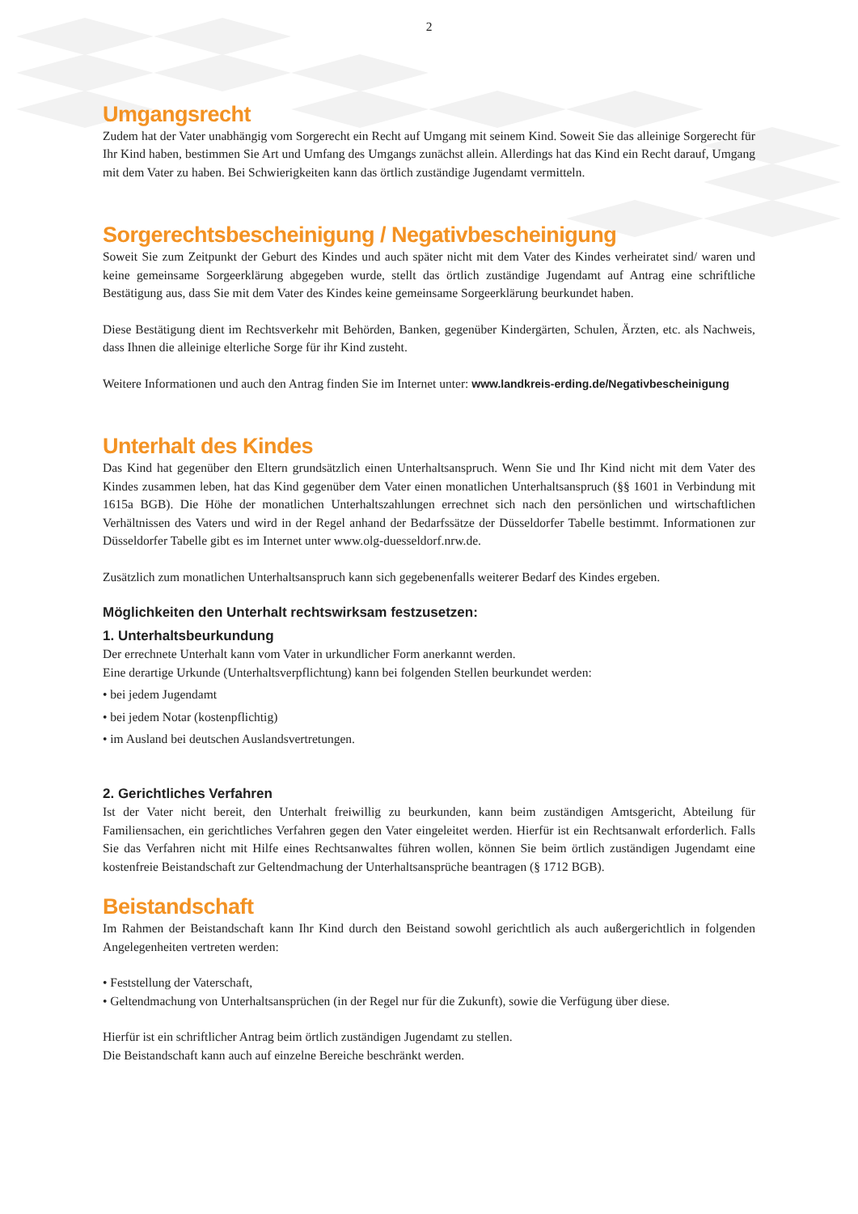2
Umgangsrecht
Zudem hat der Vater unabhängig vom Sorgerecht ein Recht auf Umgang mit seinem Kind. Soweit Sie das alleinige Sorgerecht für Ihr Kind haben, bestimmen Sie Art und Umfang des Umgangs zunächst allein. Allerdings hat das Kind ein Recht darauf, Umgang mit dem Vater zu haben. Bei Schwierigkeiten kann das örtlich zuständige Jugendamt vermitteln.
Sorgerechtsbescheinigung / Negativbescheinigung
Soweit Sie zum Zeitpunkt der Geburt des Kindes und auch später nicht mit dem Vater des Kindes verheiratet sind/ waren und keine gemeinsame Sorgeerklärung abgegeben wurde, stellt das örtlich zuständige Jugendamt auf Antrag eine schriftliche Bestätigung aus, dass Sie mit dem Vater des Kindes keine gemeinsame Sorgeerklärung beurkundet haben.
Diese Bestätigung dient im Rechtsverkehr mit Behörden, Banken, gegenüber Kindergärten, Schulen, Ärzten, etc. als Nachweis, dass Ihnen die alleinige elterliche Sorge für ihr Kind zusteht.
Weitere Informationen und auch den Antrag finden Sie im Internet unter: www.landkreis-erding.de/Negativbescheinigung
Unterhalt des Kindes
Das Kind hat gegenüber den Eltern grundsätzlich einen Unterhaltsanspruch. Wenn Sie und Ihr Kind nicht mit dem Vater des Kindes zusammen leben, hat das Kind gegenüber dem Vater einen monatlichen Unterhaltsanspruch (§§ 1601 in Verbindung mit 1615a BGB). Die Höhe der monatlichen Unterhaltszahlungen errechnet sich nach den persönlichen und wirtschaftlichen Verhältnissen des Vaters und wird in der Regel anhand der Bedarfssätze der Düsseldorfer Tabelle bestimmt. Informationen zur Düsseldorfer Tabelle gibt es im Internet unter www.olg-duesseldorf.nrw.de.
Zusätzlich zum monatlichen Unterhaltsanspruch kann sich gegebenenfalls weiterer Bedarf des Kindes ergeben.
Möglichkeiten den Unterhalt rechtswirksam festzusetzen:
1. Unterhaltsbeurkundung
Der errechnete Unterhalt kann vom Vater in urkundlicher Form anerkannt werden.
Eine derartige Urkunde (Unterhaltsverpflichtung) kann bei folgenden Stellen beurkundet werden:
• bei jedem Jugendamt
• bei jedem Notar (kostenpflichtig)
• im Ausland bei deutschen Auslandsvertretungen.
2. Gerichtliches Verfahren
Ist der Vater nicht bereit, den Unterhalt freiwillig zu beurkunden, kann beim zuständigen Amtsgericht, Abteilung für Familiensachen, ein gerichtliches Verfahren gegen den Vater eingeleitet werden. Hierfür ist ein Rechtsanwalt erforderlich. Falls Sie das Verfahren nicht mit Hilfe eines Rechtsanwaltes führen wollen, können Sie beim örtlich zuständigen Jugendamt eine kostenfreie Beistandschaft zur Geltendmachung der Unterhaltsansprüche beantragen (§ 1712 BGB).
Beistandschaft
Im Rahmen der Beistandschaft kann Ihr Kind durch den Beistand sowohl gerichtlich als auch außergerichtlich in folgenden Angelegenheiten vertreten werden:
• Feststellung der Vaterschaft,
• Geltendmachung von Unterhaltsansprüchen (in der Regel nur für die Zukunft), sowie die Verfügung über diese.
Hierfür ist ein schriftlicher Antrag beim örtlich zuständigen Jugendamt zu stellen.
Die Beistandschaft kann auch auf einzelne Bereiche beschränkt werden.